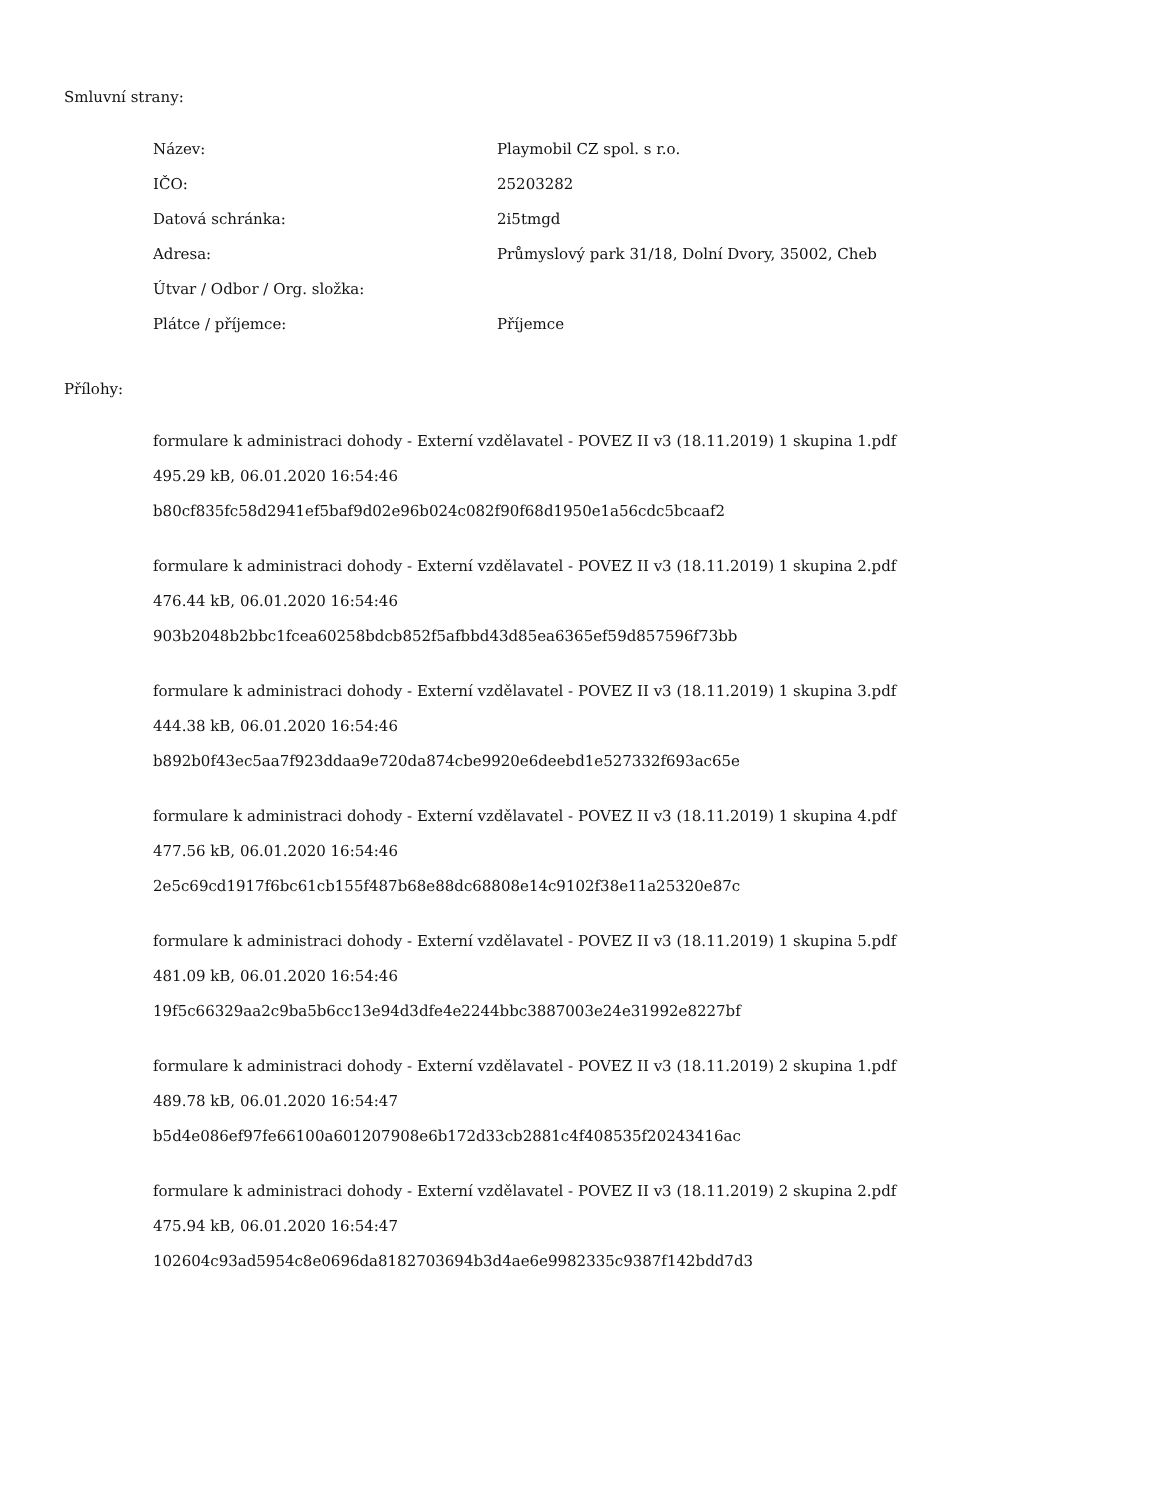Smluvní strany:
| Název: | Playmobil CZ spol. s r.o. |
| IČO: | 25203282 |
| Datová schránka: | 2i5tmgd |
| Adresa: | Průmyslový park 31/18, Dolní Dvory, 35002, Cheb |
| Útvar / Odbor / Org. složka: | |
| Plátce / příjemce: | Příjemce |
Přílohy:
formulare k administraci dohody - Externí vzdělavatel - POVEZ II v3 (18.11.2019) 1 skupina 1.pdf
495.29 kB, 06.01.2020 16:54:46
b80cf835fc58d2941ef5baf9d02e96b024c082f90f68d1950e1a56cdc5bcaaf2
formulare k administraci dohody - Externí vzdělavatel - POVEZ II v3 (18.11.2019) 1 skupina 2.pdf
476.44 kB, 06.01.2020 16:54:46
903b2048b2bbc1fcea60258bdcb852f5afbbd43d85ea6365ef59d857596f73bb
formulare k administraci dohody - Externí vzdělavatel - POVEZ II v3 (18.11.2019) 1 skupina 3.pdf
444.38 kB, 06.01.2020 16:54:46
b892b0f43ec5aa7f923ddaa9e720da874cbe9920e6deebd1e527332f693ac65e
formulare k administraci dohody - Externí vzdělavatel - POVEZ II v3 (18.11.2019) 1 skupina 4.pdf
477.56 kB, 06.01.2020 16:54:46
2e5c69cd1917f6bc61cb155f487b68e88dc68808e14c9102f38e11a25320e87c
formulare k administraci dohody - Externí vzdělavatel - POVEZ II v3 (18.11.2019) 1 skupina 5.pdf
481.09 kB, 06.01.2020 16:54:46
19f5c66329aa2c9ba5b6cc13e94d3dfe4e2244bbc3887003e24e31992e8227bf
formulare k administraci dohody - Externí vzdělavatel - POVEZ II v3 (18.11.2019) 2 skupina 1.pdf
489.78 kB, 06.01.2020 16:54:47
b5d4e086ef97fe66100a601207908e6b172d33cb2881c4f408535f20243416ac
formulare k administraci dohody - Externí vzdělavatel - POVEZ II v3 (18.11.2019) 2 skupina 2.pdf
475.94 kB, 06.01.2020 16:54:47
102604c93ad5954c8e0696da8182703694b3d4ae6e9982335c9387f142bdd7d3